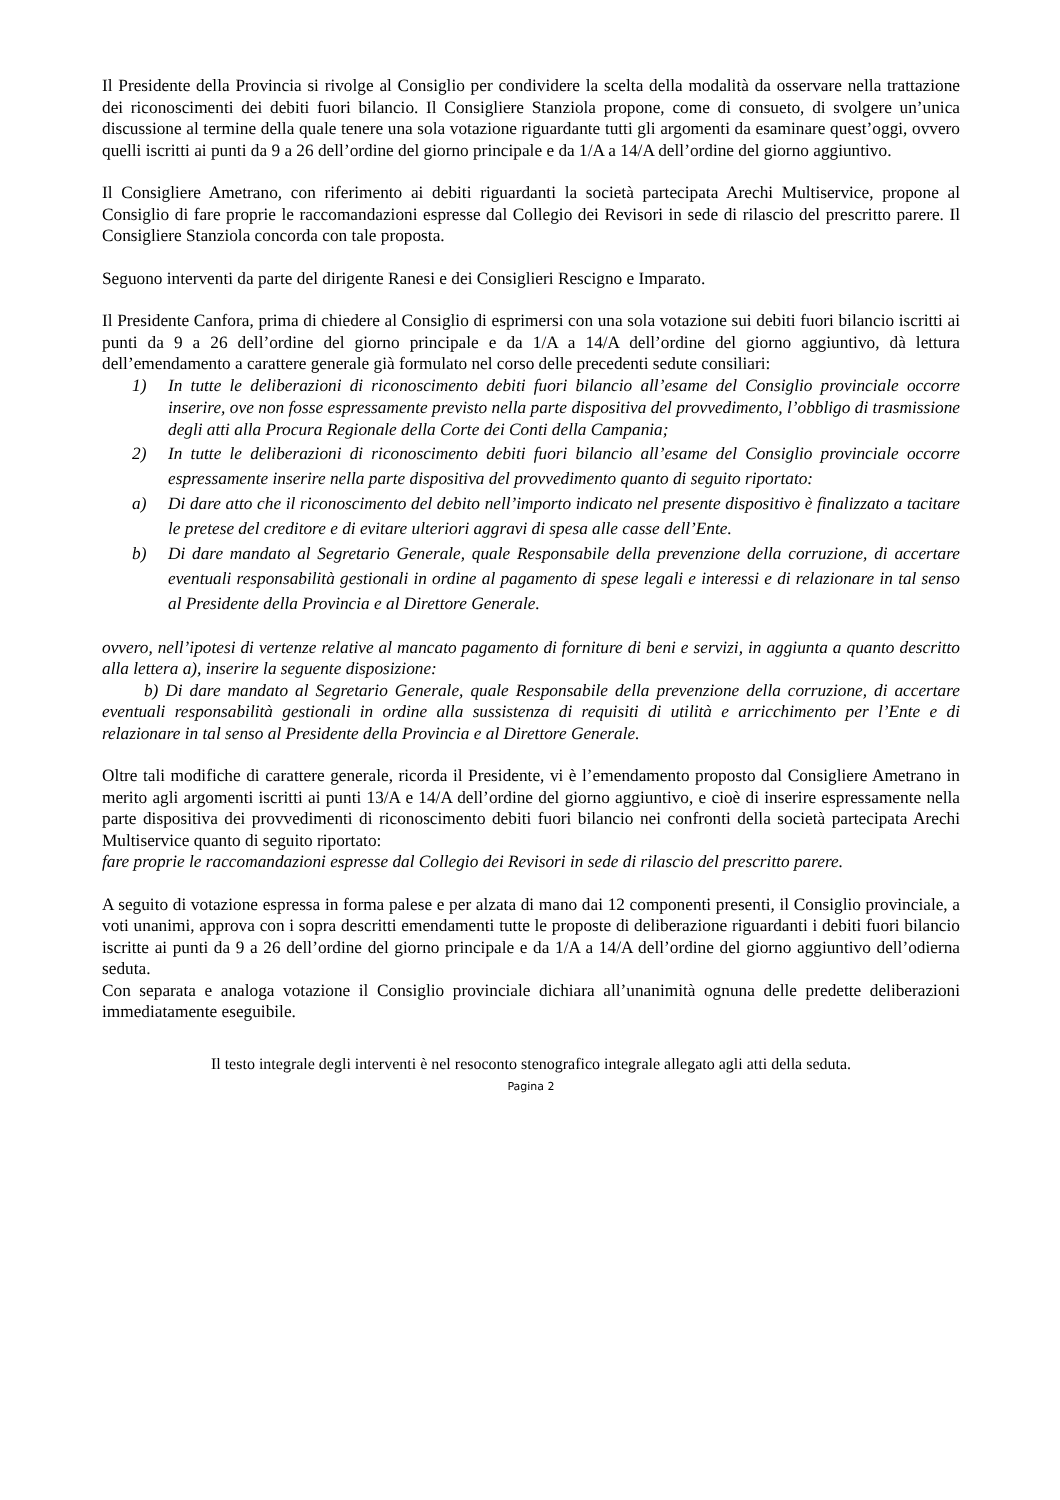Il Presidente della Provincia si rivolge al Consiglio per condividere la scelta della modalità da osservare nella trattazione dei riconoscimenti dei debiti fuori bilancio. Il Consigliere Stanziola propone, come di consueto, di svolgere un’unica discussione al termine della quale tenere una sola votazione riguardante tutti gli argomenti da esaminare quest’oggi, ovvero quelli iscritti ai punti da 9 a 26 dell’ordine del giorno principale e da 1/A a 14/A dell’ordine del giorno aggiuntivo.
Il Consigliere Ametrano, con riferimento ai debiti riguardanti la società partecipata Arechi Multiservice, propone al Consiglio di fare proprie le raccomandazioni espresse dal Collegio dei Revisori in sede di rilascio del prescritto parere. Il Consigliere Stanziola concorda con tale proposta.
Seguono interventi da parte del dirigente Ranesi e dei Consiglieri Rescigno e Imparato.
Il Presidente Canfora, prima di chiedere al Consiglio di esprimersi con una sola votazione sui debiti fuori bilancio iscritti ai punti da 9 a 26 dell’ordine del giorno principale e da 1/A a 14/A dell’ordine del giorno aggiuntivo, dà lettura dell’emendamento a carattere generale già formulato nel corso delle precedenti sedute consiliari:
1) In tutte le deliberazioni di riconoscimento debiti fuori bilancio all’esame del Consiglio provinciale occorre inserire, ove non fosse espressamente previsto nella parte dispositiva del provvedimento, l’obbligo di trasmissione degli atti alla Procura Regionale della Corte dei Conti della Campania;
2) In tutte le deliberazioni di riconoscimento debiti fuori bilancio all’esame del Consiglio provinciale occorre espressamente inserire nella parte dispositiva del provvedimento quanto di seguito riportato:
a) Di dare atto che il riconoscimento del debito nell’importo indicato nel presente dispositivo è finalizzato a tacitare le pretese del creditore e di evitare ulteriori aggravi di spesa alle casse dell’Ente.
b) Di dare mandato al Segretario Generale, quale Responsabile della prevenzione della corruzione, di accertare eventuali responsabilità gestionali in ordine al pagamento di spese legali e interessi e di relazionare in tal senso al Presidente della Provincia e al Direttore Generale.
ovvero, nell’ipotesi di vertenze relative al mancato pagamento di forniture di beni e servizi, in aggiunta a quanto descritto alla lettera a), inserire la seguente disposizione:
b) Di dare mandato al Segretario Generale, quale Responsabile della prevenzione della corruzione, di accertare eventuali responsabilità gestionali in ordine alla sussistenza di requisiti di utilità e arricchimento per l’Ente e di relazionare in tal senso al Presidente della Provincia e al Direttore Generale.
Oltre tali modifiche di carattere generale, ricorda il Presidente, vi è l’emendamento proposto dal Consigliere Ametrano in merito agli argomenti iscritti ai punti 13/A e 14/A dell’ordine del giorno aggiuntivo, e cioè di inserire espressamente nella parte dispositiva dei provvedimenti di riconoscimento debiti fuori bilancio nei confronti della società partecipata Arechi Multiservice quanto di seguito riportato:
fare proprie le raccomandazioni espresse dal Collegio dei Revisori in sede di rilascio del prescritto parere.
A seguito di votazione espressa in forma palese e per alzata di mano dai 12 componenti presenti, il Consiglio provinciale, a voti unanimi, approva con i sopra descritti emendamenti tutte le proposte di deliberazione riguardanti i debiti fuori bilancio iscritte ai punti da 9 a 26 dell’ordine del giorno principale e da 1/A a 14/A dell’ordine del giorno aggiuntivo dell’odierna seduta.
Con separata e analoga votazione il Consiglio provinciale dichiara all’unanimità ognuna delle predette deliberazioni immediatamente eseguibile.
Il testo integrale degli interventi è nel resoconto stenografico integrale allegato agli atti della seduta.
Pagina 2